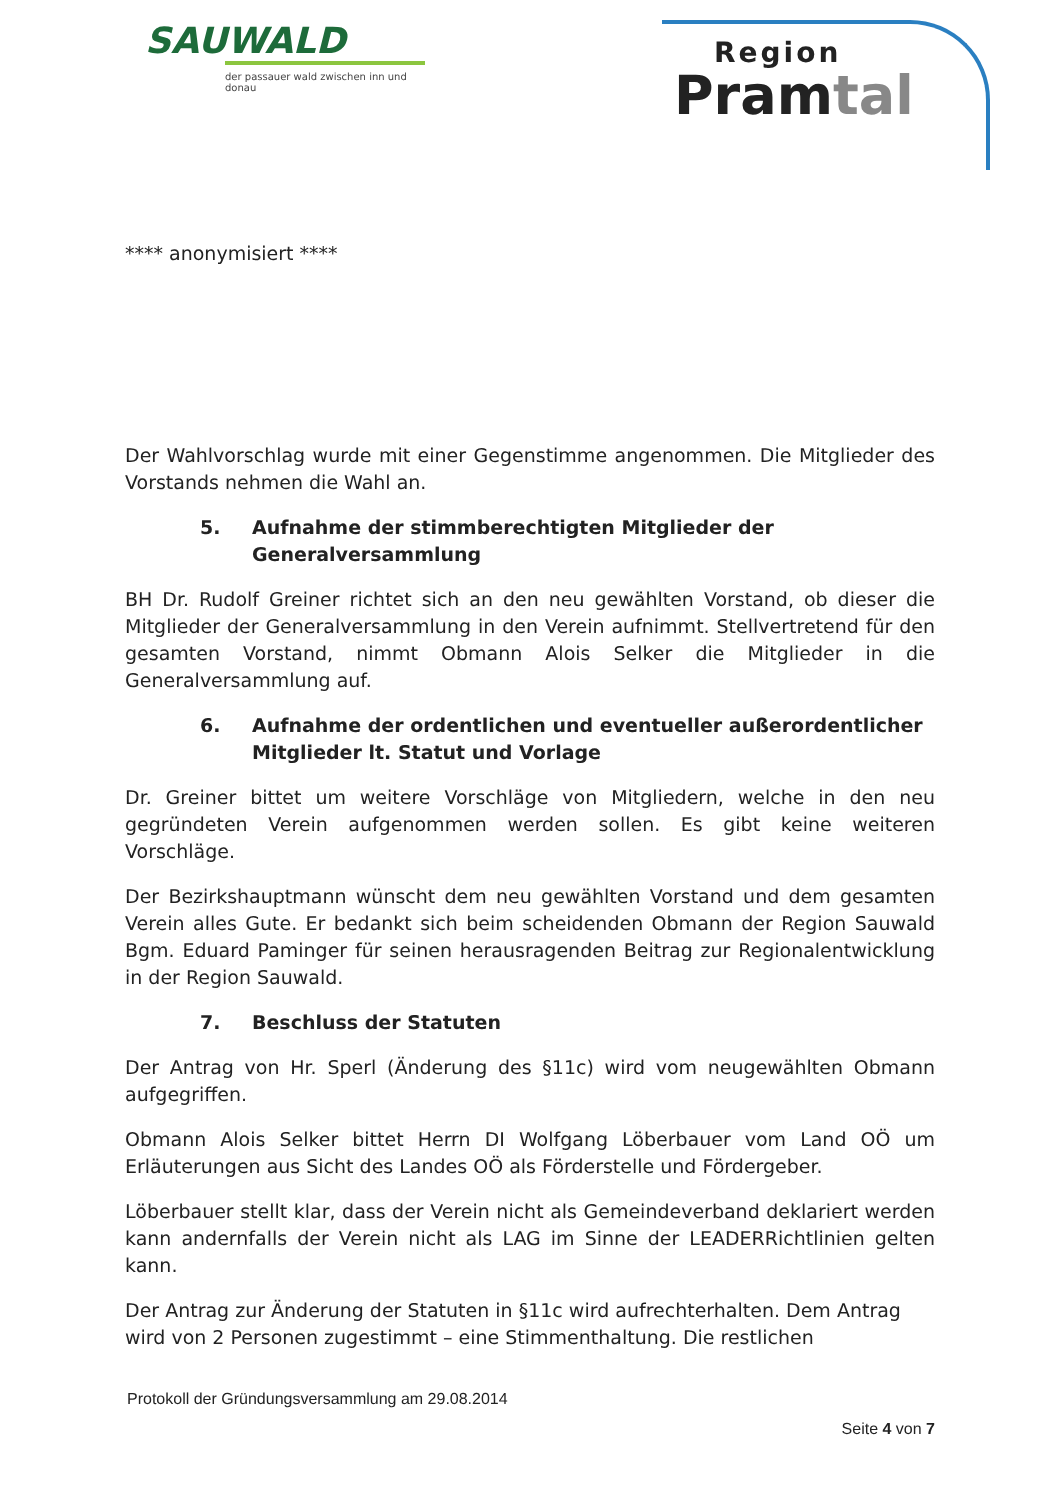SAUWALD
der passauer wald zwischen inn und donau
Region
Pramtal
**** anonymisiert ****
Der Wahlvorschlag wurde mit einer Gegenstimme angenommen. Die Mitglieder des Vorstands nehmen die Wahl an.
5. Aufnahme der stimmberechtigten Mitglieder der Generalversammlung
BH Dr. Rudolf Greiner richtet sich an den neu gewählten Vorstand, ob dieser die Mitglieder der Generalversammlung in den Verein aufnimmt. Stellvertretend für den gesamten Vorstand, nimmt Obmann Alois Selker die Mitglieder in die Generalversammlung auf.
6. Aufnahme der ordentlichen und eventueller außerordentlicher Mitglieder lt. Statut und Vorlage
Dr. Greiner bittet um weitere Vorschläge von Mitgliedern, welche in den neu gegründeten Verein aufgenommen werden sollen. Es gibt keine weiteren Vorschläge.
Der Bezirkshauptmann wünscht dem neu gewählten Vorstand und dem gesamten Verein alles Gute. Er bedankt sich beim scheidenden Obmann der Region Sauwald Bgm. Eduard Paminger für seinen herausragenden Beitrag zur Regionalentwicklung in der Region Sauwald.
7. Beschluss der Statuten
Der Antrag von Hr. Sperl (Änderung des §11c) wird vom neugewählten Obmann aufgegriffen.
Obmann Alois Selker bittet Herrn DI Wolfgang Löberbauer vom Land OÖ um Erläuterungen aus Sicht des Landes OÖ als Förderstelle und Fördergeber.
Löberbauer stellt klar, dass der Verein nicht als Gemeindeverband deklariert werden kann andernfalls der Verein nicht als LAG im Sinne der LEADERRichtlinien gelten kann.
Der Antrag zur Änderung der Statuten in §11c wird aufrechterhalten. Dem Antrag wird von 2 Personen zugestimmt – eine Stimmenthaltung. Die restlichen
Protokoll der Gründungsversammlung am 29.08.2014
Seite 4 von 7